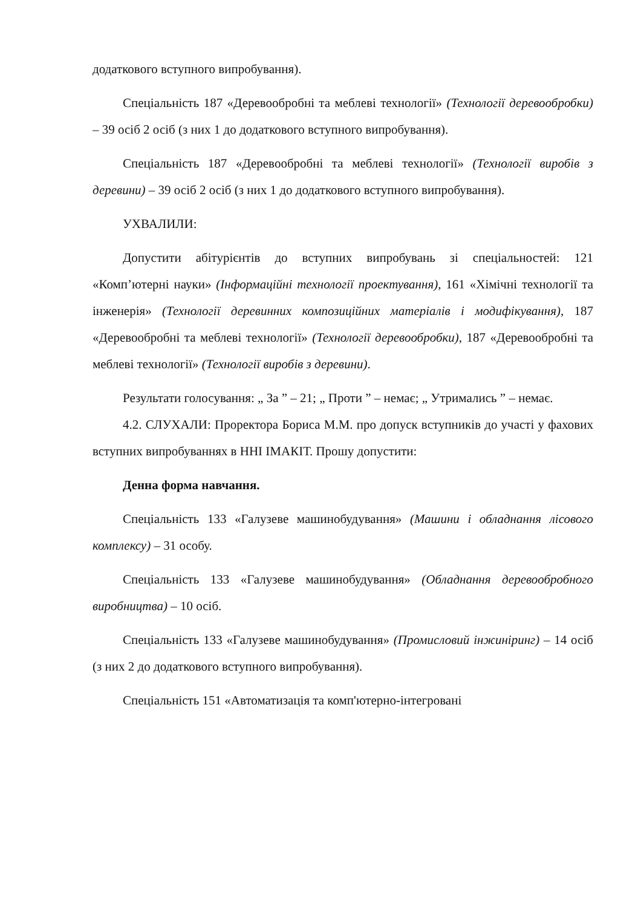додаткового вступного випробування).
Спеціальність 187 «Деревообробні та меблеві технології» (Технології деревообробки) – 39 осіб 2 осіб (з них 1 до додаткового вступного випробування).
Спеціальність 187 «Деревообробні та меблеві технології» (Технології виробів з деревини) – 39 осіб 2 осіб (з них 1 до додаткового вступного випробування).
УХВАЛИЛИ:
Допустити абітурієнтів до вступних випробувань зі спеціальностей: 121 «Комп’ютерні науки» (Інформаційні технології проектування), 161 «Хімічні технології та інженерія» (Технології деревинних композиційних матеріалів і модифікування), 187 «Деревообробні та меблеві технології» (Технології деревообробки), 187 «Деревообробні та меблеві технології» (Технології виробів з деревини).
Результати голосування: „ За ” – 21; „ Проти ” – немає; „ Утримались ” – немає.
4.2. СЛУХАЛИ: Проректора Бориса М.М. про допуск вступників до участі у фахових вступних випробуваннях в ННІ ІМАКІТ. Прошу допустити:
Денна форма навчання.
Спеціальність 133 «Галузеве машинобудування» (Машини і обладнання лісового комплексу) – 31 особу.
Спеціальність 133 «Галузеве машинобудування» (Обладнання деревообробного виробництва) – 10 осіб.
Спеціальність 133 «Галузеве машинобудування» (Промисловий інжиніринг) – 14 осіб (з них 2 до додаткового вступного випробування).
Спеціальність 151 «Автоматизація та комп'ютерно-інтегровані